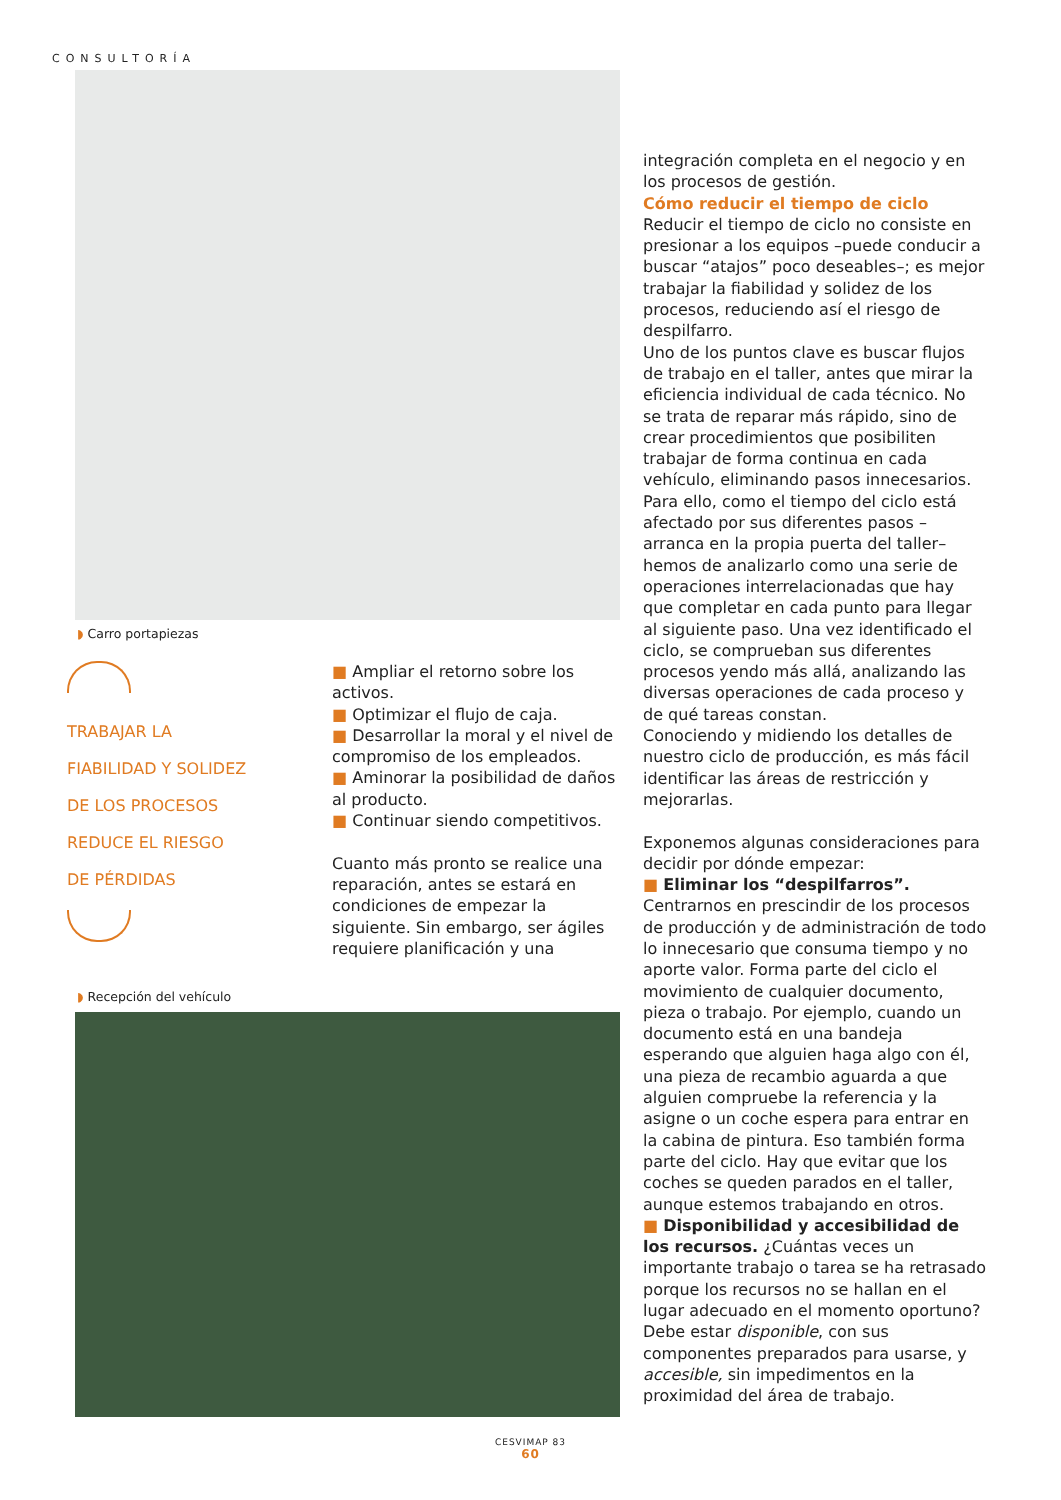CONSULTORÍA
◗ Carro portapiezas
TRABAJAR LA
FIABILIDAD Y SOLIDEZ
DE LOS PROCESOS
REDUCE EL RIESGO
DE PÉRDIDAS
■ Ampliar el retorno sobre los activos.
■ Optimizar el flujo de caja.
■ Desarrollar la moral y el nivel de compromiso de los empleados.
■ Aminorar la posibilidad de daños al producto.
■ Continuar siendo competitivos.
Cuanto más pronto se realice una reparación, antes se estará en condiciones de empezar la siguiente. Sin embargo, ser ágiles requiere planificación y una
◗ Recepción del vehículo
integración completa en el negocio y en los procesos de gestión.
Cómo reducir el tiempo de ciclo
Reducir el tiempo de ciclo no consiste en presionar a los equipos –puede conducir a buscar “atajos” poco deseables–; es mejor trabajar la fiabilidad y solidez de los procesos, reduciendo así el riesgo de despilfarro.
Uno de los puntos clave es buscar flujos de trabajo en el taller, antes que mirar la eficiencia individual de cada técnico. No se trata de reparar más rápido, sino de crear procedimientos que posibiliten trabajar de forma continua en cada vehículo, eliminando pasos innecesarios.
Para ello, como el tiempo del ciclo está afectado por sus diferentes pasos –arranca en la propia puerta del taller– hemos de analizarlo como una serie de operaciones interrelacionadas que hay que completar en cada punto para llegar al siguiente paso. Una vez identificado el ciclo, se comprueban sus diferentes procesos yendo más allá, analizando las diversas operaciones de cada proceso y de qué tareas constan.
Conociendo y midiendo los detalles de nuestro ciclo de producción, es más fácil identificar las áreas de restricción y mejorarlas.
Exponemos algunas consideraciones para decidir por dónde empezar:
■ Eliminar los “despilfarros”. Centrarnos en prescindir de los procesos de producción y de administración de todo lo innecesario que consuma tiempo y no aporte valor. Forma parte del ciclo el movimiento de cualquier documento, pieza o trabajo. Por ejemplo, cuando un documento está en una bandeja esperando que alguien haga algo con él, una pieza de recambio aguarda a que alguien compruebe la referencia y la asigne o un coche espera para entrar en la cabina de pintura. Eso también forma parte del ciclo. Hay que evitar que los coches se queden parados en el taller, aunque estemos trabajando en otros.
■ Disponibilidad y accesibilidad de los recursos. ¿Cuántas veces un importante trabajo o tarea se ha retrasado porque los recursos no se hallan en el lugar adecuado en el momento oportuno? Debe estar disponible, con sus componentes preparados para usarse, y accesible, sin impedimentos en la proximidad del área de trabajo.
CESVIMAP 83
60